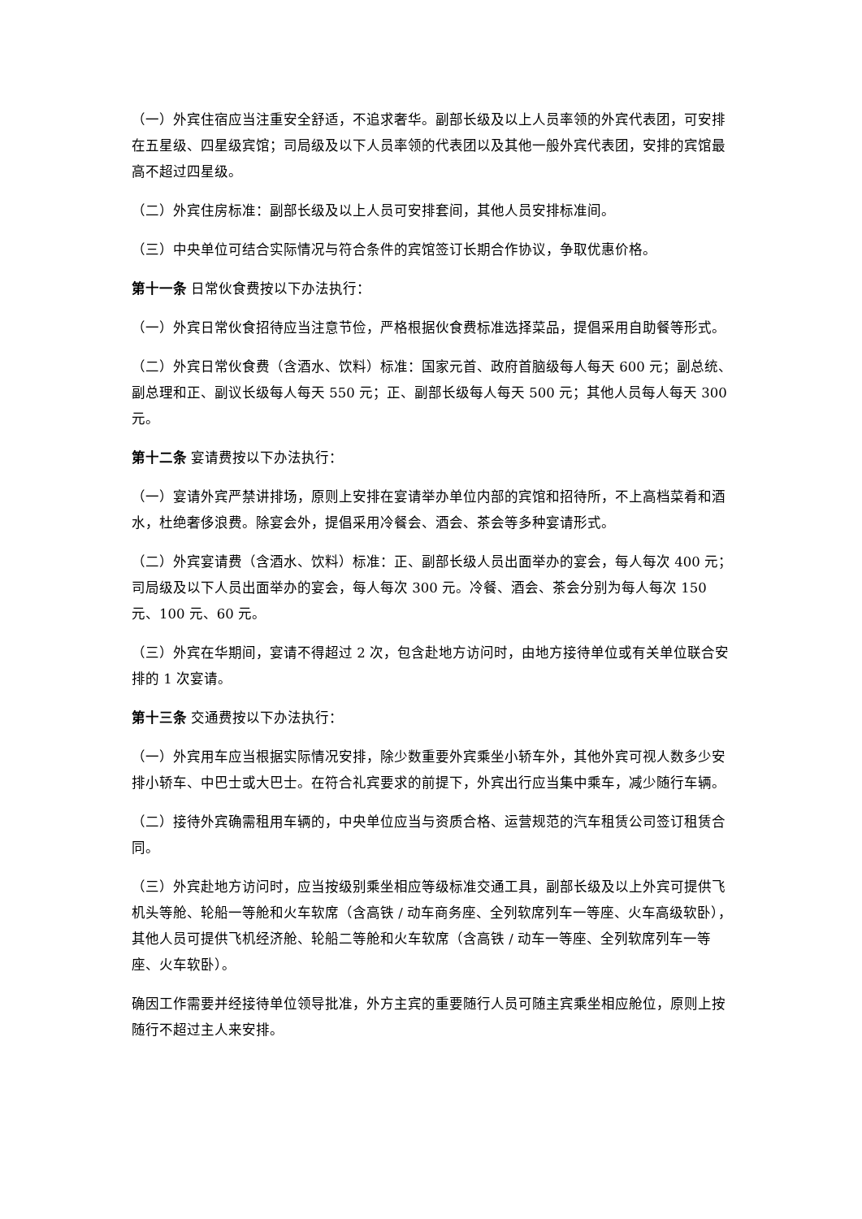（一）外宾住宿应当注重安全舒适，不追求奢华。副部长级及以上人员率领的外宾代表团，可安排在五星级、四星级宾馆；司局级及以下人员率领的代表团以及其他一般外宾代表团，安排的宾馆最高不超过四星级。
（二）外宾住房标准：副部长级及以上人员可安排套间，其他人员安排标准间。
（三）中央单位可结合实际情况与符合条件的宾馆签订长期合作协议，争取优惠价格。
第十一条 日常伙食费按以下办法执行：
（一）外宾日常伙食招待应当注意节俭，严格根据伙食费标准选择菜品，提倡采用自助餐等形式。
（二）外宾日常伙食费（含酒水、饮料）标准：国家元首、政府首脑级每人每天 600 元；副总统、副总理和正、副议长级每人每天 550 元；正、副部长级每人每天 500 元；其他人员每人每天 300 元。
第十二条 宴请费按以下办法执行：
（一）宴请外宾严禁讲排场，原则上安排在宴请举办单位内部的宾馆和招待所，不上高档菜肴和酒水，杜绝奢侈浪费。除宴会外，提倡采用冷餐会、酒会、茶会等多种宴请形式。
（二）外宾宴请费（含酒水、饮料）标准：正、副部长级人员出面举办的宴会，每人每次 400 元；司局级及以下人员出面举办的宴会，每人每次 300 元。冷餐、酒会、茶会分别为每人每次 150 元、100 元、60 元。
（三）外宾在华期间，宴请不得超过 2 次，包含赴地方访问时，由地方接待单位或有关单位联合安排的 1 次宴请。
第十三条 交通费按以下办法执行：
（一）外宾用车应当根据实际情况安排，除少数重要外宾乘坐小轿车外，其他外宾可视人数多少安排小轿车、中巴士或大巴士。在符合礼宾要求的前提下，外宾出行应当集中乘车，减少随行车辆。
（二）接待外宾确需租用车辆的，中央单位应当与资质合格、运营规范的汽车租赁公司签订租赁合同。
（三）外宾赴地方访问时，应当按级别乘坐相应等级标准交通工具，副部长级及以上外宾可提供飞机头等舱、轮船一等舱和火车软席（含高铁 / 动车商务座、全列软席列车一等座、火车高级软卧），其他人员可提供飞机经济舱、轮船二等舱和火车软席（含高铁 / 动车一等座、全列软席列车一等座、火车软卧）。
确因工作需要并经接待单位领导批准，外方主宾的重要随行人员可随主宾乘坐相应舱位，原则上按随行不超过主人来安排。